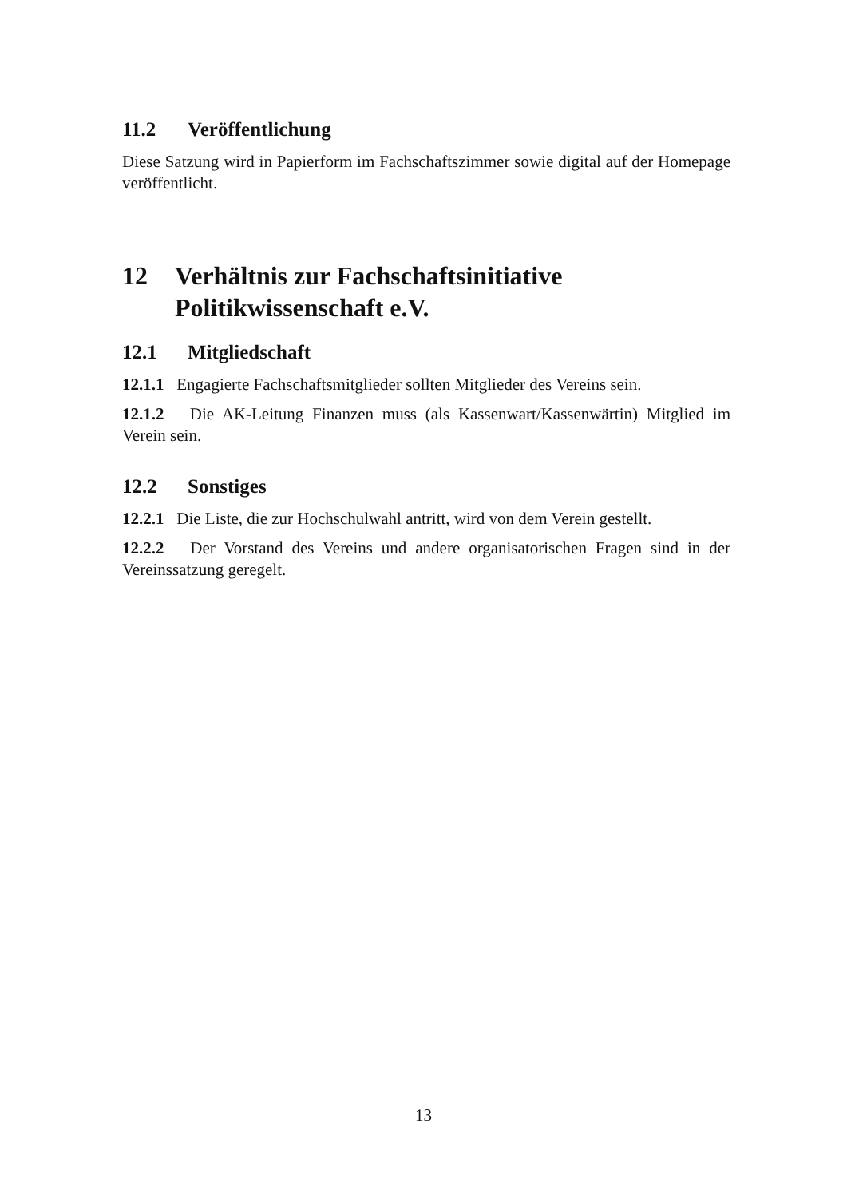11.2 Veröffentlichung
Diese Satzung wird in Papierform im Fachschaftszimmer sowie digital auf der Homepage veröffentlicht.
12 Verhältnis zur Fachschaftsinitiative Politikwissenschaft e.V.
12.1 Mitgliedschaft
12.1.1 Engagierte Fachschaftsmitglieder sollten Mitglieder des Vereins sein.
12.1.2 Die AK-Leitung Finanzen muss (als Kassenwart/Kassenwärtin) Mitglied im Verein sein.
12.2 Sonstiges
12.2.1 Die Liste, die zur Hochschulwahl antritt, wird von dem Verein gestellt.
12.2.2 Der Vorstand des Vereins und andere organisatorischen Fragen sind in der Vereinssatzung geregelt.
13